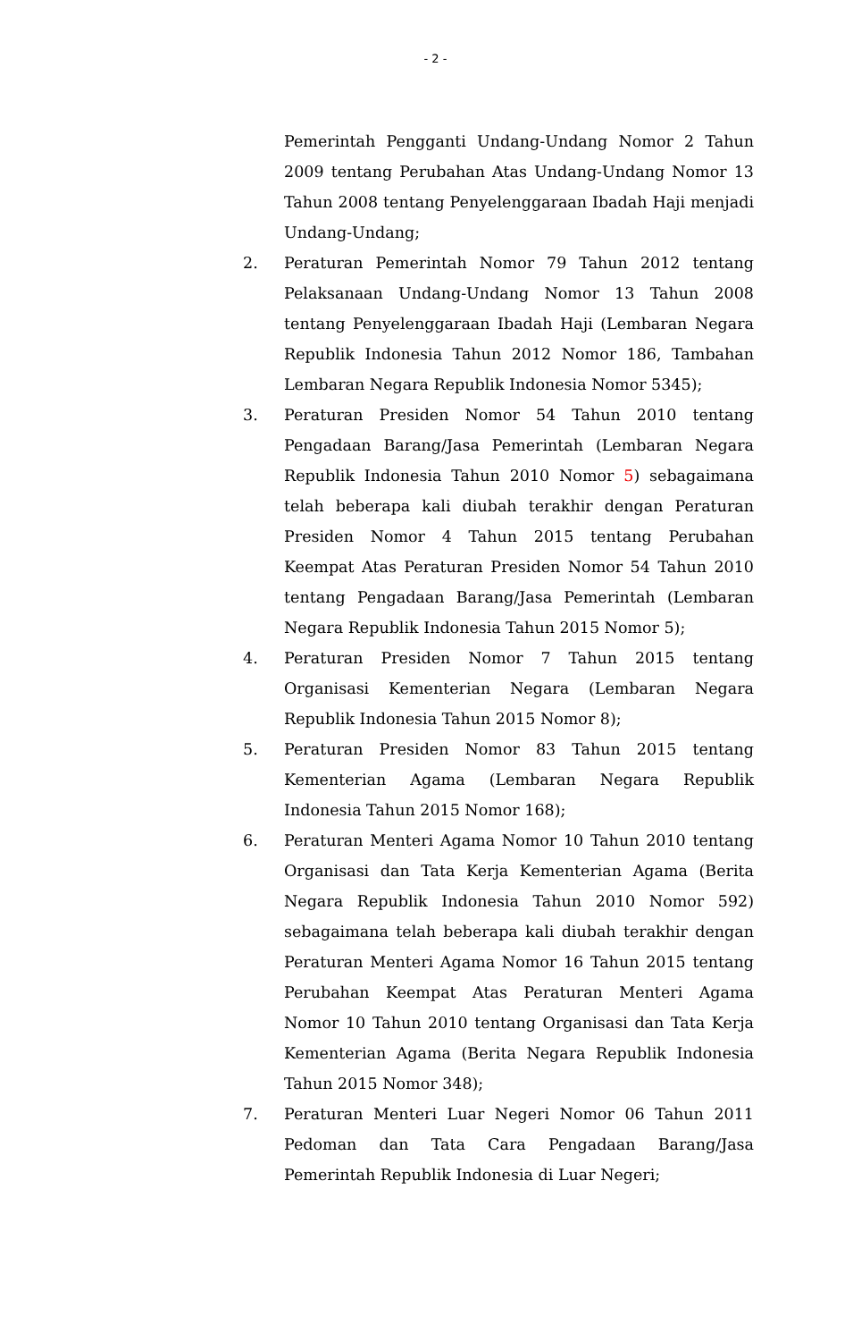- 2 -
Pemerintah Pengganti Undang-Undang Nomor 2 Tahun 2009 tentang Perubahan Atas Undang-Undang Nomor 13 Tahun 2008 tentang Penyelenggaraan Ibadah Haji menjadi Undang-Undang;
2. Peraturan Pemerintah Nomor 79 Tahun 2012 tentang Pelaksanaan Undang-Undang Nomor 13 Tahun 2008 tentang Penyelenggaraan Ibadah Haji (Lembaran Negara Republik Indonesia Tahun 2012 Nomor 186, Tambahan Lembaran Negara Republik Indonesia Nomor 5345);
3. Peraturan Presiden Nomor 54 Tahun 2010 tentang Pengadaan Barang/Jasa Pemerintah (Lembaran Negara Republik Indonesia Tahun 2010 Nomor 5) sebagaimana telah beberapa kali diubah terakhir dengan Peraturan Presiden Nomor 4 Tahun 2015 tentang Perubahan Keempat Atas Peraturan Presiden Nomor 54 Tahun 2010 tentang Pengadaan Barang/Jasa Pemerintah (Lembaran Negara Republik Indonesia Tahun 2015 Nomor 5);
4. Peraturan Presiden Nomor 7 Tahun 2015 tentang Organisasi Kementerian Negara (Lembaran Negara Republik Indonesia Tahun 2015 Nomor 8);
5. Peraturan Presiden Nomor 83 Tahun 2015 tentang Kementerian Agama (Lembaran Negara Republik Indonesia Tahun 2015 Nomor 168);
6. Peraturan Menteri Agama Nomor 10 Tahun 2010 tentang Organisasi dan Tata Kerja Kementerian Agama (Berita Negara Republik Indonesia Tahun 2010 Nomor 592) sebagaimana telah beberapa kali diubah terakhir dengan Peraturan Menteri Agama Nomor 16 Tahun 2015 tentang Perubahan Keempat Atas Peraturan Menteri Agama Nomor 10 Tahun 2010 tentang Organisasi dan Tata Kerja Kementerian Agama (Berita Negara Republik Indonesia Tahun 2015 Nomor 348);
7. Peraturan Menteri Luar Negeri Nomor 06 Tahun 2011 Pedoman dan Tata Cara Pengadaan Barang/Jasa Pemerintah Republik Indonesia di Luar Negeri;